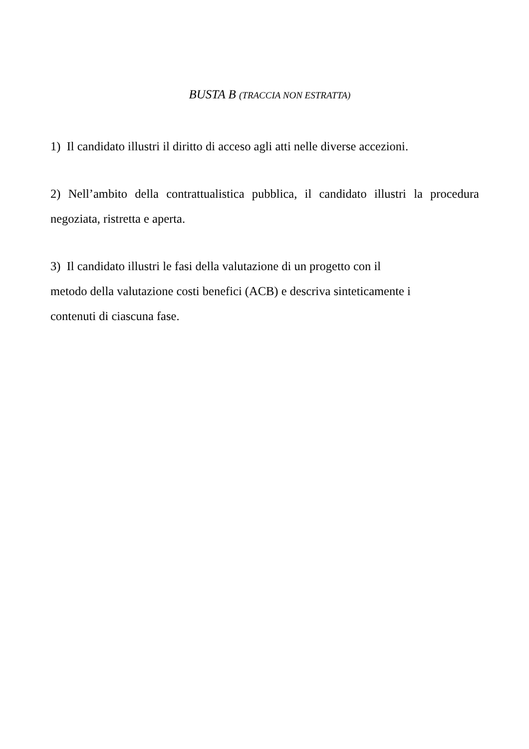BUSTA B (TRACCIA NON ESTRATTA)
1) Il candidato illustri il diritto di acceso agli atti nelle diverse accezioni.
2) Nell’ambito della contrattualistica pubblica, il candidato illustri la procedura negoziata, ristretta e aperta.
3) Il candidato illustri le fasi della valutazione di un progetto con il
metodo della valutazione costi benefici (ACB) e descriva sinteticamente i
contenuti di ciascuna fase.